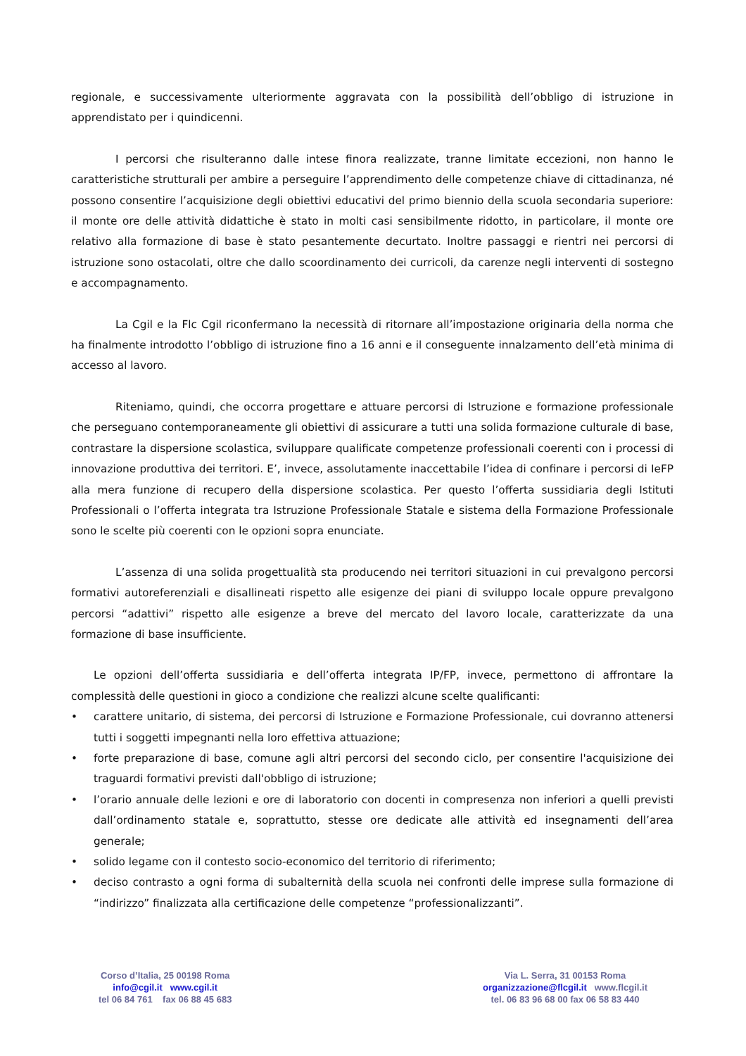regionale, e successivamente ulteriormente aggravata con la possibilità dell’obbligo di istruzione in apprendistato per i quindicenni.
I percorsi che risulteranno dalle intese finora realizzate, tranne limitate eccezioni, non hanno le caratteristiche strutturali per ambire a perseguire l’apprendimento delle competenze chiave di cittadinanza, né possono consentire l’acquisizione degli obiettivi educativi del primo biennio della scuola secondaria superiore: il monte ore delle attività didattiche è stato in molti casi sensibilmente ridotto, in particolare, il monte ore relativo alla formazione di base è stato pesantemente decurtato. Inoltre passaggi e rientri nei percorsi di istruzione sono ostacolati, oltre che dallo scoordinamento dei curricoli, da carenze negli interventi di sostegno e accompagnamento.
La Cgil e la Flc Cgil riconfermano la necessità di ritornare all’impostazione originaria della norma che ha finalmente introdotto l’obbligo di istruzione fino a 16 anni e il conseguente innalzamento dell’età minima di accesso al lavoro.
Riteniamo, quindi, che occorra progettare e attuare percorsi di Istruzione e formazione professionale che perseguano contemporaneamente gli obiettivi di assicurare a tutti una solida formazione culturale di base, contrastare la dispersione scolastica, sviluppare qualificate competenze professionali coerenti con i processi di innovazione produttiva dei territori. E’, invece, assolutamente inaccettabile l’idea di confinare i percorsi di IeFP alla mera funzione di recupero della dispersione scolastica. Per questo l’offerta sussidiaria degli Istituti Professionali o l’offerta integrata tra Istruzione Professionale Statale e sistema della Formazione Professionale sono le scelte più coerenti con le opzioni sopra enunciate.
L’assenza di una solida progettualità sta producendo nei territori situazioni in cui prevalgono percorsi formativi autoreferenziali e disallineati rispetto alle esigenze dei piani di sviluppo locale oppure prevalgono percorsi “adattivi” rispetto alle esigenze a breve del mercato del lavoro locale, caratterizzate da una formazione di base insufficiente.
Le opzioni dell’offerta sussidiaria e dell’offerta integrata IP/FP, invece, permettono di affrontare la complessità delle questioni in gioco a condizione che realizzi alcune scelte qualificanti:
• carattere unitario, di sistema, dei percorsi di Istruzione e Formazione Professionale, cui dovranno attenersi tutti i soggetti impegnanti nella loro effettiva attuazione;
• forte preparazione di base, comune agli altri percorsi del secondo ciclo, per consentire l'acquisizione dei traguardi formativi previsti dall'obbligo di istruzione;
• l’orario annuale delle lezioni e ore di laboratorio con docenti in compresenza non inferiori a quelli previsti dall’ordinamento statale e, soprattutto, stesse ore dedicate alle attività ed insegnamenti dell’area generale;
• solido legame con il contesto socio-economico del territorio di riferimento;
• deciso contrasto a ogni forma di subalternità della scuola nei confronti delle imprese sulla formazione di “indirizzo” finalizzata alla certificazione delle competenze “professionalizzanti”.
Corso d’Italia, 25 00198 Roma
info@cgil.it www.cgil.it
tel 06 84 761 fax 06 88 45 683
Via L. Serra, 31 00153 Roma
organizzazione@flcgil.it www.flcgil.it
tel. 06 83 96 68 00 fax 06 58 83 440